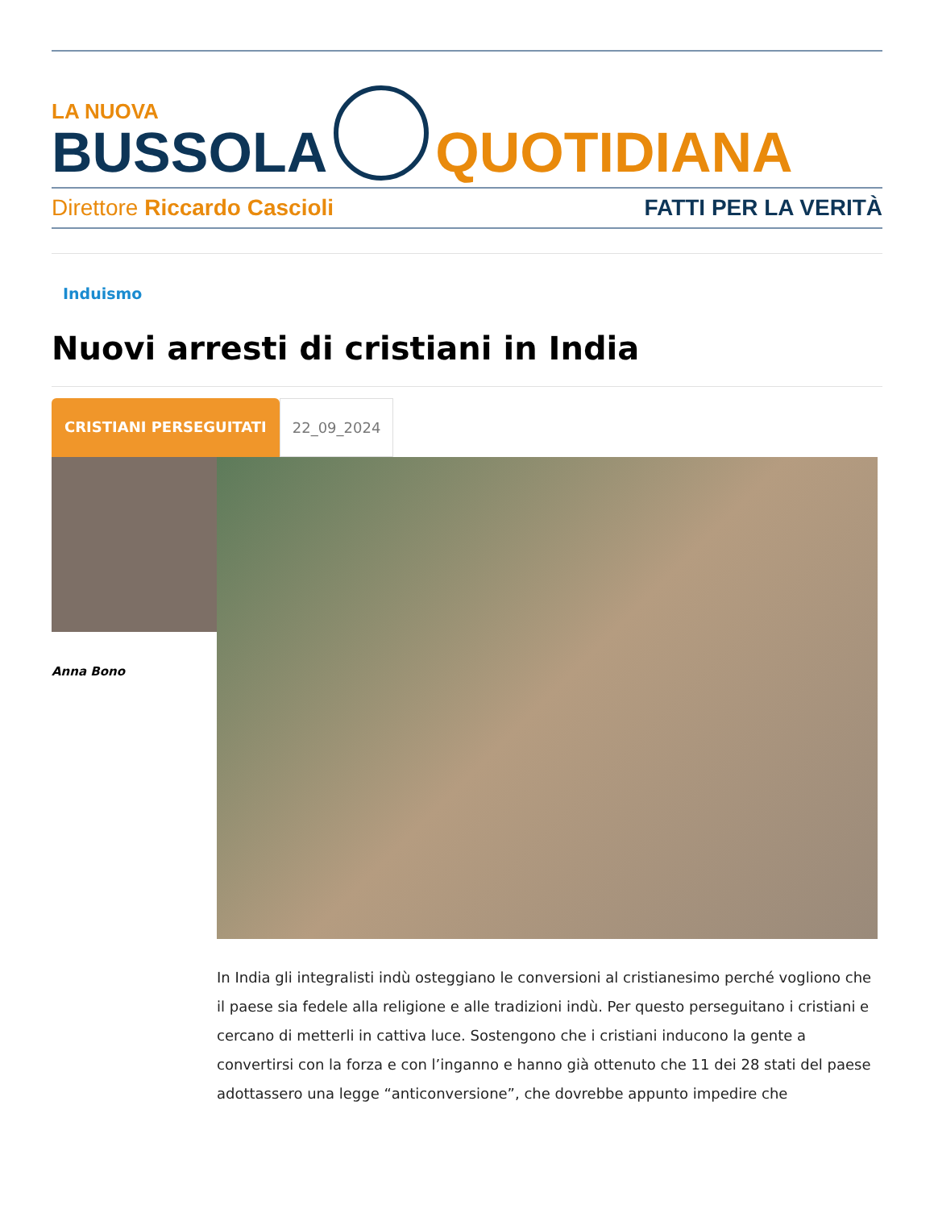LA NUOVA
BUSSOLA
QUOTIDIANA
Direttore Riccardo Cascioli FATTI PER LA VERITÀ
Induismo
Nuovi arresti di cristiani in India
CRISTIANI PERSEGUITATI 22_09_2024
Anna Bono
In India gli integralisti indù osteggiano le conversioni al cristianesimo perché vogliono che il paese sia fedele alla religione e alle tradizioni indù. Per questo perseguitano i cristiani e cercano di metterli in cattiva luce. Sostengono che i cristiani inducono la gente a convertirsi con la forza e con l’inganno e hanno già ottenuto che 11 dei 28 stati del paese adottassero una legge “anticonversione”, che dovrebbe appunto impedire che